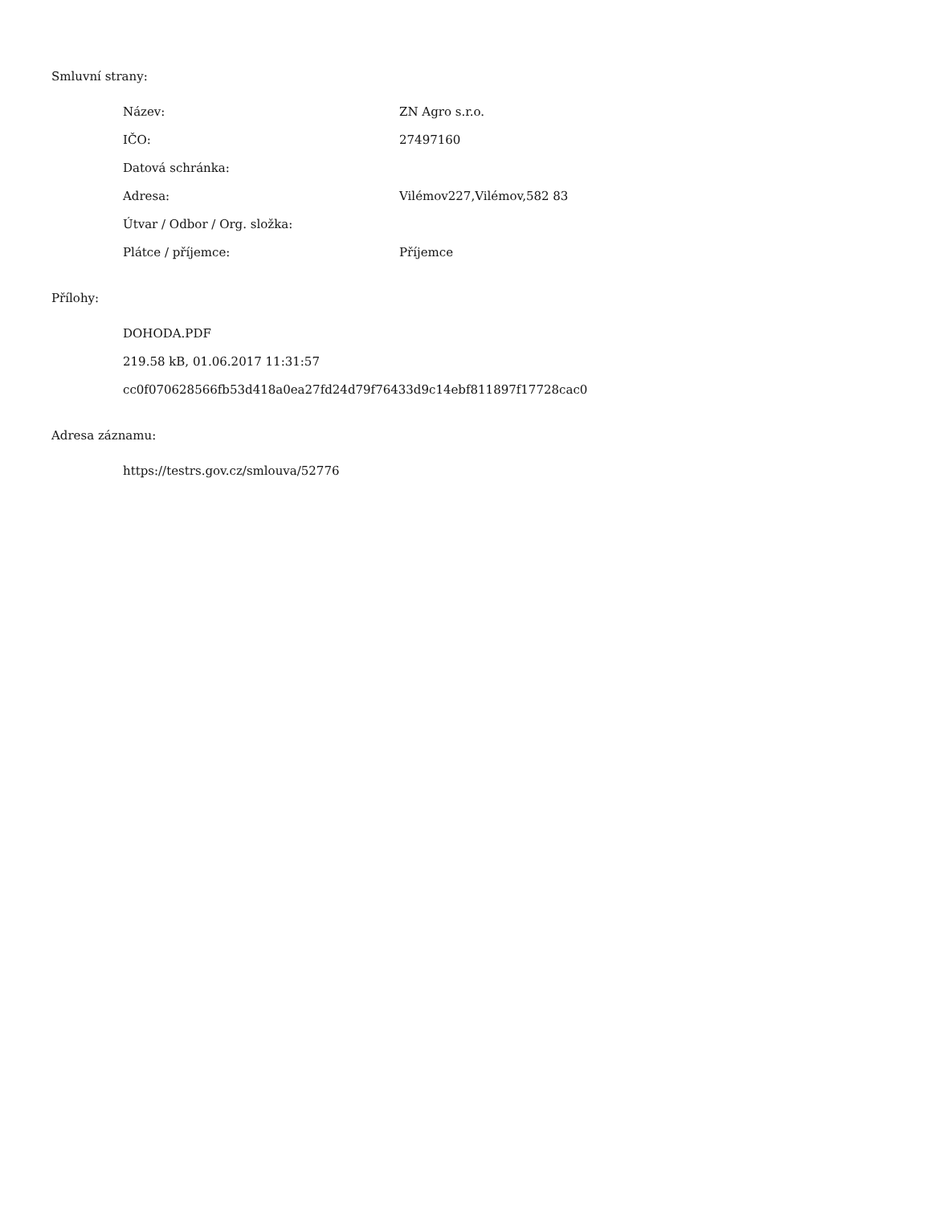Smluvní strany:
| Název: | ZN Agro s.r.o. |
| IČO: | 27497160 |
| Datová schránka: | |
| Adresa: | Vilémov227,Vilémov,582 83 |
| Útvar / Odbor / Org. složka: | |
| Plátce / příjemce: | Příjemce |
Přílohy:
DOHODA.PDF
219.58 kB, 01.06.2017 11:31:57
cc0f070628566fb53d418a0ea27fd24d79f76433d9c14ebf811897f17728cac0
Adresa záznamu:
https://testrs.gov.cz/smlouva/52776